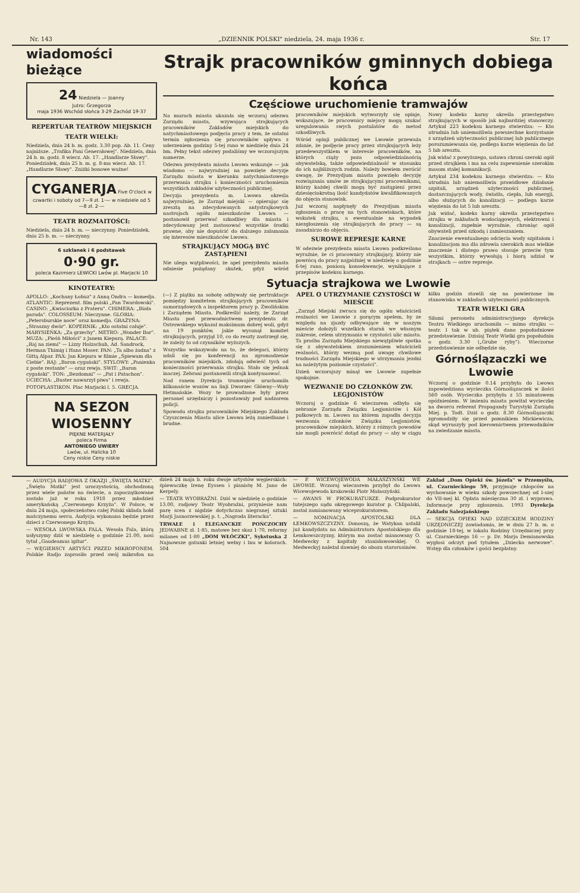Nr. 143 „DZIENNIK POLSKI" niedziela, 24. maja 1936 r. Str. 17
wiadomości bieżące
24 Niedziela — Joanny
Jutro: Grzegorza
maja 1936 Wschód słońca 3·29 Zachód 19·37
REPERTUAR TEATRÓW MIEJSKICH
TEATR WIELKI:
Niedziela, dnia 24 b. m. godz. 3.30 pop. Ab. 11. Ceny najniższe. „Trafika Pani Generałowej". Niedziela, dnia 24 b. m. godz. 8 wiecz. Ab. 17. „Handlarze Sławy". Poniedziałek, dnia 25 b. m. g. 8-ma wiecz. Ab. 17. „Handlarze Sławy". Zniżki bonowe ważne!
CYGANERJA Five O'clock w czwartki i soboty od 7—9 zł. 1·— w niedziele od 5—8 zł. 2·—
TEATR ROZMAITOŚCI:
Niedziela, dnia 24 b. m. — nieczynny. Poniedziałek, dnia 25 b. m. — nieczynny.
6 szklanek i 6 podstawek
0·90 gr.
poleca Kazimierz LEWICKI Lwów pl. Marjacki 10
KINOTEATRY:
APOLLO: „Kochany Łobuz" z Anną Ondra — komedja. ATLANTIC: Reprezent. film polski „Pan Twardowski". CASINO: „Kwiaciarka z Prateru". CHIMERA: „Biała parada". COLOSSEUM: Nieczynne. GLORIA: „Petersburskie noce" oraz komedja. GRAŻYNA: „Straszny dwór". KOPERNIK: „Kto ostatni całuje". MARYSIEŃKA: „Za grzechy". METRO: „Wonder Bar". MUZA: „Pieśń Miłości" z Janem Kiepurą. PALACE: „Raj na ziemi" — Lizzy Holzschuh, Ad. Sandrock, Herman Thimig i Hans Moser. PAN: „Ta albo żadna" z Gittą Alpar. PAX: Jan Kiepura w filmie „Śpiewam dla Ciebie". RAJ: „Baron cygański". STYLOWY: „Panienka z poste restante" — oraz rewja. SWIT: „Baron cygański". TON: „Bezdomni" — „Pat i Patachon". UCIECHA: „Buster nawarzył piwa" i rewja.
FOTOPLASTIKON. Plac Marjacki l. 5. GRECJA.
NA SEZON WIOSENNY
PIĘKNE MATERJAŁY
poleca Firma
ANTONIEGO UWIERY
Lwów, ul. Halicka 10
Ceny niskie Ceny niskie
Strajk pracowników gminnych dobiega końca
Częściowe uruchomienie tramwajów
Na murach miasta ukazała się wczoraj odezwa Zarządu miasta, wzywająca strajkujących pracowników Zakładów miejskich do natychmiastowego podjęcia pracy z tem, że ostatni termin zgłoszenia się pracowników upływa z uderzeniem godziny 5-tej rano w niedzielę dnia 24 bm. Pełny tekst odezwy podaliśmy we wczorajszym numerze.
Odezwa prezydenta miasta Lwowa wskazuje — jak wiadomo — najwyraźniej na powzięte decyzje Zarządu miasta w kierunku natychmiastowego przerwania strajku i konieczności uruchomienia wszystkich zakładów użyteczności publicznej.
Decyzja prezydenta m. Lwowa określa najwyraźniej, że Zarząd miejski — opierając się zresztą na zdecydowanych antystrajkowych nastrojach ogółu mieszkańców Lwowa — postanowił przerwać szkodliwy dla miasta i zdecydowany jest zastosować wszystkie środki prawne, aby nie dopuścić do dalszego załamania się interesów mieszkańców Lwowa.
STRAJKUJĄCY MOGĄ BYĆ ZASTĄPIENI
Nie ulega wątpliwości, że apel prezydenta miasta odniesie pożądany skutek, gdyż wśród pracowników miejskich wytworzyły się opinje, wskazujące, że pracownicy miejscy mogą szukać uregulowania swych postulatów do metod szkodliwych.
Wśród opinji publicznej we Lwowie przeważa zdanie, że podjęcie pracy przez strajkujących leży przedewszystkiem w interesie pracowników, na których ciąży poza odpowiedzialnością obywatelską, także odpowiedzialność w stosunku do ich najbliższych rodzin. Należy bowiem zwrócić uwagę, że Prezydjum miasta powzięło decyzję rozwiązania umów ze strajkującymi pracownikami, którzy każdej chwili mogą być zastąpieni przez dziesięciokrotną ilość kandydatów kwalifikowanych do objęcia stanowisk.
Już wczoraj napłynęły do Prezydjum miasta zgłoszenia o pracę na tych stanowiskach, które wskutek strajku, a ewentualnie na wypadek niezgłoszenia się strajkujących do pracy — są zasadniczo do objęcia.
SUROWE REPRESJE KARNE
W odezwie prezydenta miasta Lwowa podkreślono wyraźnie, że ci pracownicy strajkujący, którzy nie powrócą do pracy najpóźniej w niedzielę o godzinie 6-tej rano, poniosą konsekwencje, wynikające z przepisów kodeksu karnego.
Nowy kodeks karny określa przestępstwo strajkujących w sposób jak najbardziej stanowczy. Artykuł 223 kodeksu karnego stwierdza: — Kto utrudnia lub uniemożliwia powszechne korzystanie z urządzeń użyteczności publicznej lub publicznego porozumiewania się, podlega karze więzienia do lat 5 lub aresztu.
Jak widać z powyższego, ustawa chroni szeroki ogół przed strajkiem i ma na celu zapewnienie szerokim masom stałej komunikacji.
Artykuł 234 kodeksu karnego stwierdza: — Kto utrudnia lub uniemożliwia prawidłowe działanie szpitali, urządzeń użyteczności publicznej, dostarczających wody, światła, ciepła, lub energji, albo służących do kanalizacji — podlega karze więzienia do lat 5 lub aresztu.
Jak widać, kodeks karny określa przestępstwo strajku w zakładach wodociągowych, elektrowni i kanalizacji, zupełnie wyraźnie, chroniąc ogół obywateli przed szkodą i zamieszaniem.
Znaczenie ewentualnego odcięcia wody szpitalom i kanalizacjom ma dla zdrowia szerokich mas wielkie znaczenie i dlatego prawo stosuje przeciw tym wszystkim, którzy wywołują i biorą udział w strajkach — ostre represje.
Sytuacja strajkowa we Lwowie
(—) Z piątku na sobotę odbywały się pertraktacje pomiędzy komitetem strajkujących pracowników samorządowych a inspektorem pracy p. Zwolińskim i Zarządem Miasta. Podkreślić należy, że Zarząd Miasta pod przewodnictwem prezydenta dr. Ostrowskiego wykazał maksimum dobrej woli, gdyż na 19 punktów, jakie wysunął komitet strajkujących, przyjął 10, co do reszty zastrzegł się, że zależy to od czynników wyższych.
Wszystko wskazywało na to, że delegaci, którzy udali się po konferencji na zgromadzenie pracowników miejskich, zdołają odwieść tych od konieczności przerwania strajku. Stało się jednak inaczej. Zebrani postanowili strajk kontynuować.
Nad ranem Dyrekcja tramwajów uruchomiła kilkanaście wozów na linji Dworzec Główny—Wały Hetmańskie. Wozy te prowadzone były przez personel urzędniczy i pozostawały pod nadzorem policji.
Spowodu strajku pracowników Miejskiego Zakładu Czyszczenia Miasta ulice Lwowa leżą zaniedbane i brudne.
APEL O UTRZYMANIE CZYSTOŚCI W MIEŚCIE
„Zarząd Miejski zwraca się do ogółu właścicieli realności we Lwowie z gorącym apelem, by ze względu na zjazdy odbywające się w naszym mieście dołożyli wszelkich starań we własnym zakresie, celem utrzymania w czystości ulic miasta. Ta prośba Zarządu Miejskiego niewątpliwie spotka się z obywatelskiem zrozumieniem właścicieli realności, którzy wezmą pod uwagę chwilowe trudności Zarządu Miejskiego w utrzymaniu jezdni na należytym poziomie czystości".
Dzień wczorajszy minął we Lwowie zupełnie spokojnie.
WEZWANIE DO CZŁONKÓW ZW. LEGJONISTÓW
Wczoraj o godzinie 6 wieczorem odbyło się zebranie Zarządu Związku Legjonistów i Kół pułkowych m. Lwowa na którem zapadła decyzja wezwania członków Związku Legjonistów, pracowników miejskich, którzy z różnych powodów nie mogli powrócić dotąd do pracy — aby w ciągu kilku godzin stawili się na powierzone im stanowiska w zakładach użyteczności publicznych.
TEATR WIELKI GRA
Siłami personelu administracyjnego dyrekcja Teatru Wielkiego uruchomiła — mimo strajku — teatr. I tak w ub. piątek dano popołudniowe przedstawienie. Dzisiaj Teatr Wielki gra popołudniu o godz. 3.30 („Grube ryby"). Wieczorne przedstawienie nie odbędzie się.
Górnoślązaczki we Lwowie
Wczoraj o godzinie 0.14 przybyła do Lwowa zapowiedziana wycieczka Górnoślązaczek w ilości 560 osób. Wycieczka przybyła z 55 minutowem opóźnieniem. W imieniu miasta powitał wycieczkę na dworcu referent Propagandy Turystyki Zarządu Miej. p. Todt. Dziś o godz. 8.30 Górnoślązaczki zgromadziły się przed pomnikiem Mickiewicza, skąd wyruszyły pod kierownictwem przewodników na zwiedzanie miasta.
— AUDYCJA RADJOWA Z OKAZJI „ŚWIĘTA MATKI". „Święto Matki" jest uroczystością, obchodzoną przez wiele państw na świecie, a zapoczątkowane zostało już w roku 1918 przez młodzież amerykańską „Czerwonego Krzyża". W Polsce, w dniu 24 maja, społeczeństwo całej Polski składa hołd matczynemu sercu. Audycja wykonana będzie przez dzieci z Czerwonego Krzyża.
— WESOŁA LWOWSKA FALA. Wesoła Fala, którą usłyszymy dziś w niedzielę o godzinie 21.00, nosi tytuł „Gaudeamus igitur".
— WĘGIERSCY ARTYŚCI PRZED MIKROFONEM. Polskie Radjo zaprosiło przed swój mikrofon na dzień 24 maja b. roku dwoje artystów węgierskich: śpiewaczkę Irenę Eyssen i pianistę M. Jano de Kerpely.
— TEATR WYOBRAŹNI. Dziś w niedzielę o godzinie 13.00, radjowy Teatr Wyobraźni, przyniesie nam parę scen z nigdzie dotychczas niegranej sztuki Marji Jasnorzewskiej p. t. „Nagroda literacka".
TRWAŁE i ELEGANCKIE POŃCZOCHY JEDWABNE zł. 1·85, matowe bez skaz 1·70, reformy milanes od 1·80 „DOM WŁÓCZKI", Sykstuska 2 Najnowsze gatunki letniej wełny i lnu w kolorach. 504
— P. WICEWOJEWODA MAŁASZYŃSKI WE LWOWIE. Wczoraj wieczorem przybył do Lwowa Wicewojewoda krakowski Piotr Małaszyński.
— AWANS W PROKURATURZE. Podprokurator tutejszego sądu okręgowego kurator p. Chlipalski, został zamianowany wiceprokuratorem.
— NOMINACJA APOSTOLSKI DLA ŁEMKOWSZCZYZNY. Donoszą, że Watykan ustalił już kandydata na Administratora Apostolskiego dla Łemkowszczyzny, którym ma zostać mianowany O. Medwecky z kapituły stanisławowskiej. O. Medweckyj należał dawniej do obozu starorusinów.
Zakład „Dom Opieki św. Józefa" w Przemyślu, ul. Czarnieckiego 59, przyjmuje chłopców na wychowanie w wieku szkoły powszechnej od I-szej do VII-mej kl. Opłata miesięczna 30 zł. i wyprawa. Informacje przy zgłoszeniu. 1993 Dyrekcja Zakładu Salezjańskiego
— SEKCJA OPIEKI NAD DZIECKIEM RODZINY URZĘDNICZEJ zawiadamia, że w dniu 27 b. m. o godzinie 18-tej, w lokalu Rodziny Urzędniczej przy ul. Czarnieckiego 16 — p. Dr. Marja Demianowska wygłosi odczyt pod tytułem „Dziecko nerwowe". Wstęp dla członków i gości bezpłatny.